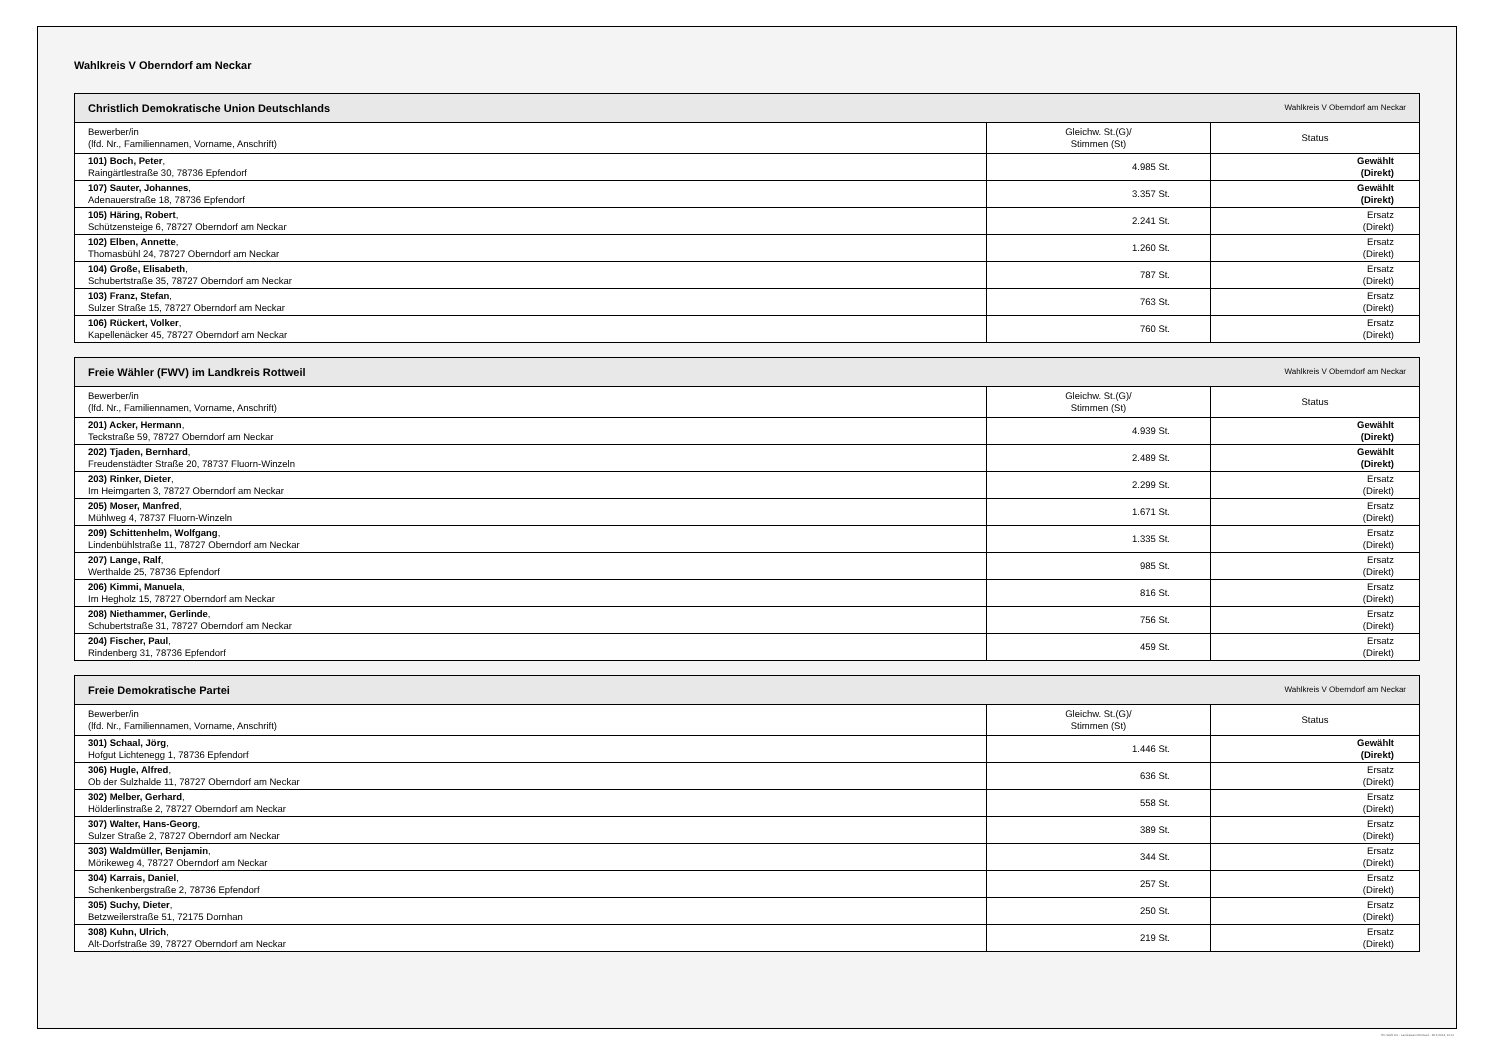Wahlkreis V Oberndorf am Neckar
| Christlich Demokratische Union Deutschlands Wahlkreis V Oberndorf am Neckar | | |
| --- | --- | --- |
| Bewerber/in (lfd. Nr., Familiennamen, Vorname, Anschrift) | Gleichw. St.(G)/ Stimmen (St) | Status |
| 101) Boch, Peter , Raingärtlestraße 30, 78736 Epfendorf | 4.985 St. | Gewählt (Direkt) |
| 107) Sauter, Johannes , Adenauerstraße 18, 78736 Epfendorf | 3.357 St. | Gewählt (Direkt) |
| 105) Häring, Robert , Schützensteige 6, 78727 Oberndorf am Neckar | 2.241 St. | Ersatz (Direkt) |
| 102) Elben, Annette , Thomasbühl 24, 78727 Oberndorf am Neckar | 1.260 St. | Ersatz (Direkt) |
| 104) Große, Elisabeth , Schubertstraße 35, 78727 Oberndorf am Neckar | 787 St. | Ersatz (Direkt) |
| 103) Franz, Stefan , Sulzer Straße 15, 78727 Oberndorf am Neckar | 763 St. | Ersatz (Direkt) |
| 106) Rückert, Volker , Kapellenäcker 45, 78727 Oberndorf am Neckar | 760 St. | Ersatz (Direkt) |
| Freie Wähler (FWV) im Landkreis Rottweil Wahlkreis V Oberndorf am Neckar | | |
| --- | --- | --- |
| Bewerber/in (lfd. Nr., Familiennamen, Vorname, Anschrift) | Gleichw. St.(G)/ Stimmen (St) | Status |
| 201) Acker, Hermann , Teckstraße 59, 78727 Oberndorf am Neckar | 4.939 St. | Gewählt (Direkt) |
| 202) Tjaden, Bernhard , Freudenstädter Straße 20, 78737 Fluorn-Winzeln | 2.489 St. | Gewählt (Direkt) |
| 203) Rinker, Dieter , Im Heimgarten 3, 78727 Oberndorf am Neckar | 2.299 St. | Ersatz (Direkt) |
| 205) Moser, Manfred , Mühlweg 4, 78737 Fluorn-Winzeln | 1.671 St. | Ersatz (Direkt) |
| 209) Schittenhelm, Wolfgang , Lindenbühlstraße 11, 78727 Oberndorf am Neckar | 1.335 St. | Ersatz (Direkt) |
| 207) Lange, Ralf , Werthalde 25, 78736 Epfendorf | 985 St. | Ersatz (Direkt) |
| 206) Kimmi, Manuela , Im Hegholz 15, 78727 Oberndorf am Neckar | 816 St. | Ersatz (Direkt) |
| 208) Niethammer, Gerlinde , Schubertstraße 31, 78727 Oberndorf am Neckar | 756 St. | Ersatz (Direkt) |
| 204) Fischer, Paul , Rindenberg 31, 78736 Epfendorf | 459 St. | Ersatz (Direkt) |
| Freie Demokratische Partei Wahlkreis V Oberndorf am Neckar | | |
| --- | --- | --- |
| Bewerber/in (lfd. Nr., Familiennamen, Vorname, Anschrift) | Gleichw. St.(G)/ Stimmen (St) | Status |
| 301) Schaal, Jörg , Hofgut Lichtenegg 1, 78736 Epfendorf | 1.446 St. | Gewählt (Direkt) |
| 306) Hugle, Alfred , Ob der Sulzhalde 11, 78727 Oberndorf am Neckar | 636 St. | Ersatz (Direkt) |
| 302) Melber, Gerhard , Hölderlinstraße 2, 78727 Oberndorf am Neckar | 558 St. | Ersatz (Direkt) |
| 307) Walter, Hans-Georg , Sulzer Straße 2, 78727 Oberndorf am Neckar | 389 St. | Ersatz (Direkt) |
| 303) Waldmüller, Benjamin , Mörikeweg 4, 78727 Oberndorf am Neckar | 344 St. | Ersatz (Direkt) |
| 304) Karrais, Daniel , Schenkenbergstraße 2, 78736 Epfendorf | 257 St. | Ersatz (Direkt) |
| 305) Suchy, Dieter , Betzweilerstraße 51, 72175 Dornhan | 250 St. | Ersatz (Direkt) |
| 308) Kuhn, Ulrich , Alt-Dorfstraße 39, 78727 Oberndorf am Neckar | 219 St. | Ersatz (Direkt) |
PC-Wahl 9.0 - Landratsamt Rottweil - 26.6.2014, 10:11